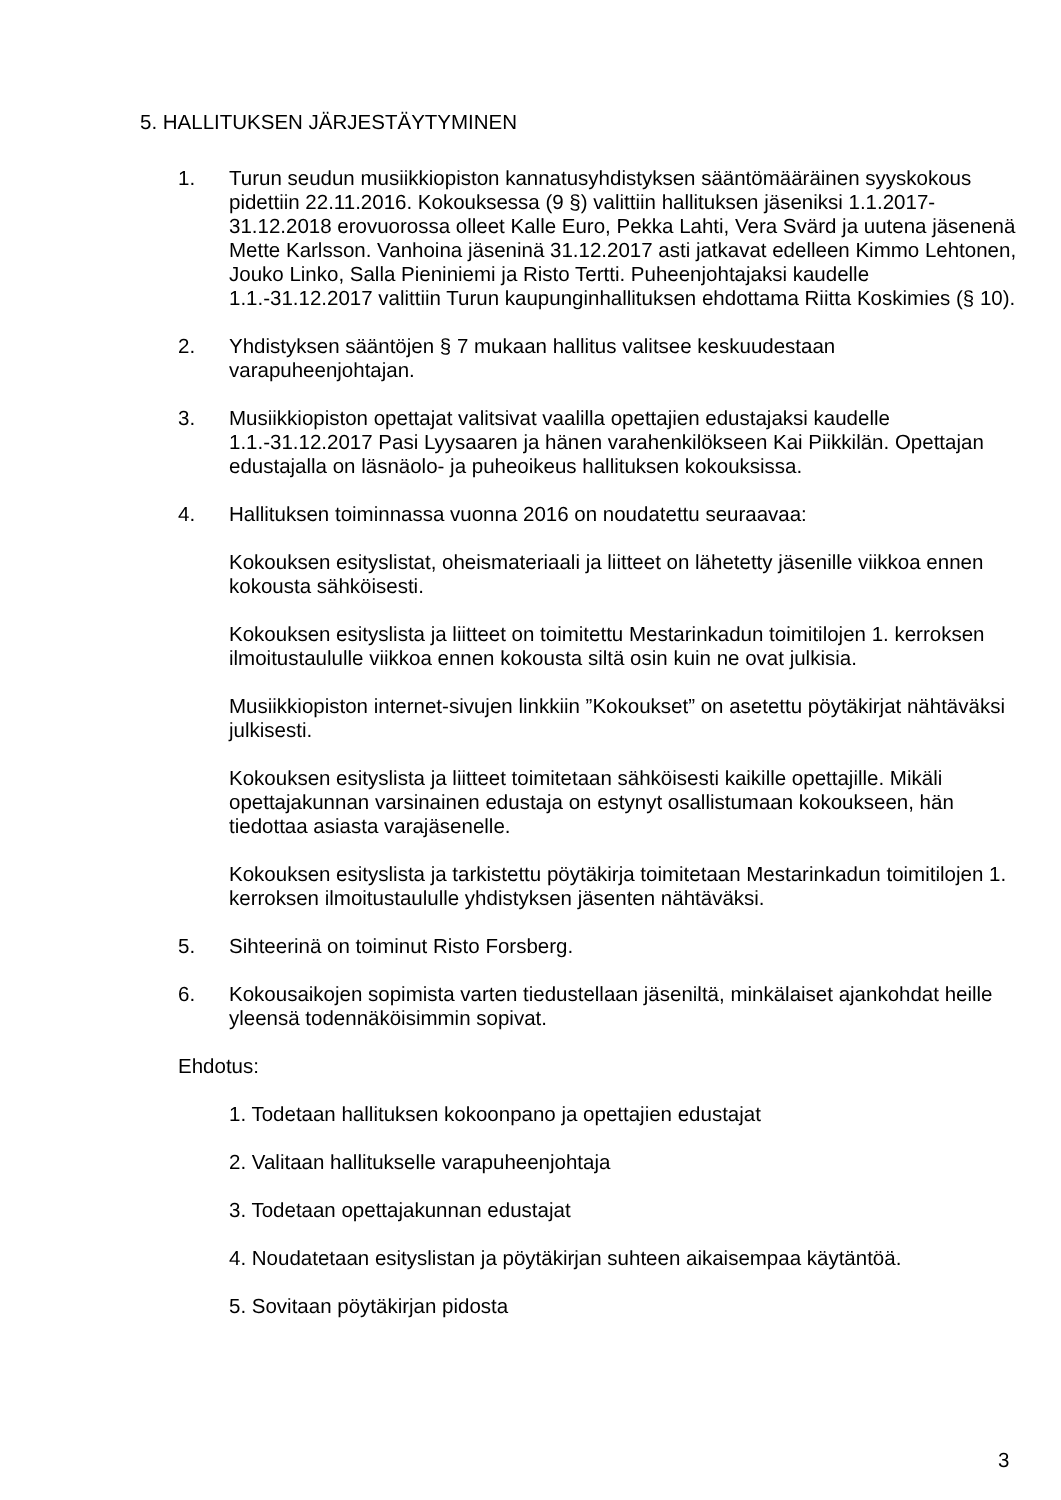5. HALLITUKSEN JÄRJESTÄYTYMINEN
1. Turun seudun musiikkiopiston kannatusyhdistyksen sääntömääräinen syyskokous pidettiin 22.11.2016. Kokouksessa (9 §) valittiin hallituksen jäseniksi 1.1.2017-31.12.2018 erovuorossa olleet Kalle Euro, Pekka Lahti, Vera Svärd ja uutena jäsenenä Mette Karlsson. Vanhoina jäseninä 31.12.2017 asti jatkavat edelleen Kimmo Lehtonen, Jouko Linko, Salla Pieniniemi ja Risto Tertti. Puheenjohtajaksi kaudelle 1.1.-31.12.2017 valittiin Turun kaupunginhallituksen ehdottama Riitta Koskimies (§ 10).
2. Yhdistyksen sääntöjen § 7 mukaan hallitus valitsee keskuudestaan varapuheenjohtajan.
3. Musiikkiopiston opettajat valitsivat vaalilla opettajien edustajaksi kaudelle 1.1.-31.12.2017 Pasi Lyysaaren ja hänen varahenkilökseen Kai Piikkilän. Opettajan edustajalla on läsnäolo- ja puheoikeus hallituksen kokouksissa.
4. Hallituksen toiminnassa vuonna 2016 on noudatettu seuraavaa:
Kokouksen esityslistat, oheismateriaali ja liitteet on lähetetty jäsenille viikkoa ennen kokousta sähköisesti.
Kokouksen esityslista ja liitteet on toimitettu Mestarinkadun toimitilojen 1. kerroksen ilmoitustaululle viikkoa ennen kokousta siltä osin kuin ne ovat julkisia.
Musiikkiopiston internet-sivujen linkkiin ”Kokoukset” on asetettu pöytäkirjat nähtäväksi julkisesti.
Kokouksen esityslista ja liitteet toimitetaan sähköisesti kaikille opettajille. Mikäli opettajakunnan varsinainen edustaja on estynyt osallistumaan kokoukseen, hän tiedottaa asiasta varajäsenelle.
Kokouksen esityslista ja tarkistettu pöytäkirja toimitetaan Mestarinkadun toimitilojen 1. kerroksen ilmoitustaululle yhdistyksen jäsenten nähtäväksi.
5. Sihteerinä on toiminut Risto Forsberg.
6. Kokousaikojen sopimista varten tiedustellaan jäseniltä, minkälaiset ajankohdat heille yleensä todennäköisimmin sopivat.
Ehdotus:
1. Todetaan hallituksen kokoonpano ja opettajien edustajat
2. Valitaan hallitukselle varapuheenjohtaja
3. Todetaan opettajakunnan edustajat
4. Noudatetaan esityslistan ja pöytäkirjan suhteen aikaisempaa käytäntöä.
5. Sovitaan pöytäkirjan pidosta
3